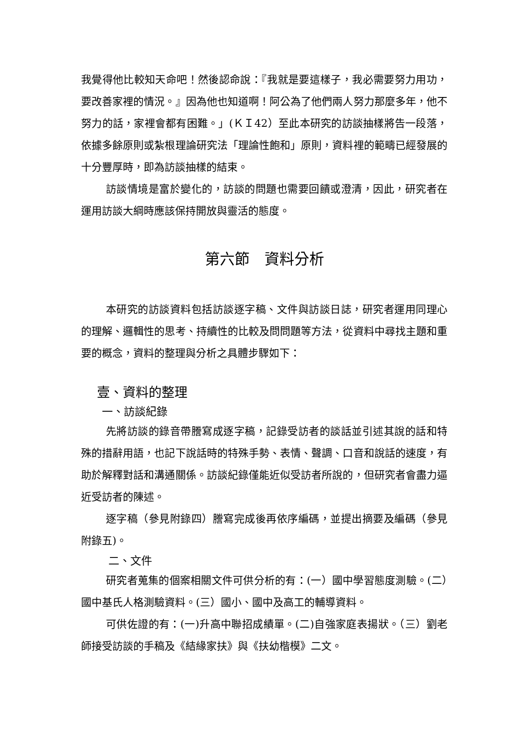我覺得他比較知天命吧！然後認命說：『我就是要這樣子，我必需要努力用功，要改善家裡的情況。』因為他也知道啊！阿公為了他們兩人努力那麼多年，他不努力的話，家裡會都有困難。」(ＫＩ42）至此本研究的訪談抽樣將告一段落，依據多餘原則或紮根理論研究法「理論性飽和」原則，資料裡的範疇已經發展的十分豐厚時，即為訪談抽樣的結束。
訪談情境是富於變化的，訪談的問題也需要回饋或澄清，因此，研究者在運用訪談大綱時應該保持開放與靈活的態度。
第六節　資料分析
本研究的訪談資料包括訪談逐字稿、文件與訪談日誌，研究者運用同理心的理解、邏輯性的思考、持續性的比較及問問題等方法，從資料中尋找主題和重要的概念，資料的整理與分析之具體步驟如下：
壹、資料的整理
一、訪談紀錄
先將訪談的錄音帶謄寫成逐字稿，記錄受訪者的談話並引述其說的話和特殊的措辭用語，也記下說話時的特殊手勢、表情、聲調、口音和說話的速度，有助於解釋對話和溝通關係。訪談紀錄僅能近似受訪者所說的，但研究者會盡力逼近受訪者的陳述。
逐字稿（參見附錄四）謄寫完成後再依序編碼，並提出摘要及編碼（參見附錄五)。
二、文件
研究者蒐集的個案相關文件可供分析的有：(一）國中學習態度測驗。(二）國中基氏人格測驗資料。(三）國小、國中及高工的輔導資料。
可供佐證的有：(一)升高中聯招成績單。(二)自強家庭表揚狀。（三）劉老師接受訪談的手稿及《結緣家扶》與《扶幼楷模》二文。